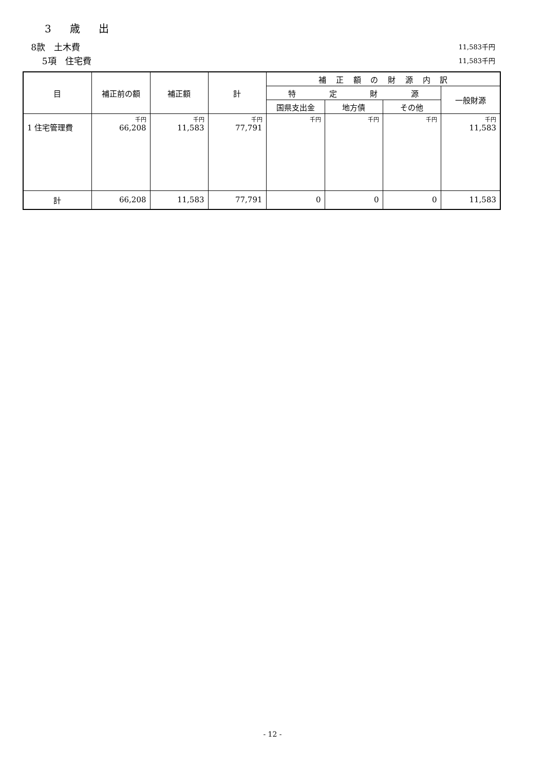3 歳 出
8款　土木費 11,583千円
5項　住宅費 11,583千円
| 目 | 補正前の額 | 補正額 | 計 | 補 正 額 の 財 源 内 訳 | | | |
| --- | --- | --- | --- | --- | --- | --- | --- |
| | | | | 特 定 財 源 | | | 一般財源 |
| | | | | 国県支出金 | 地方債 | その他 | |
| 1 住宅管理費 | 千円 66,208 | 千円 11,583 | 千円 77,791 | 千円 | 千円 | 千円 | 千円 11,583 |
| 計 | 66,208 | 11,583 | 77,791 | 0 | 0 | 0 | 11,583 |
- 12 -